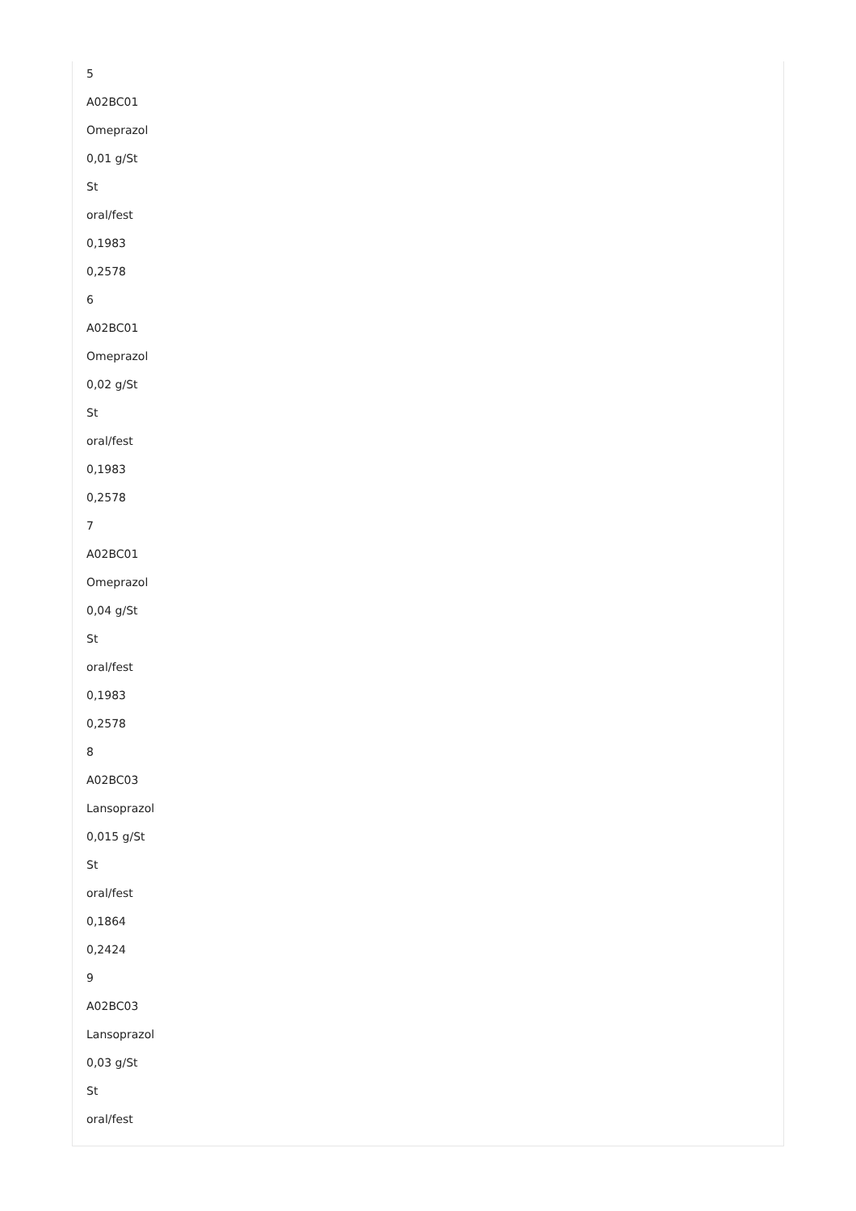5
A02BC01
Omeprazol
0,01 g/St
St
oral/fest
0,1983
0,2578
6
A02BC01
Omeprazol
0,02 g/St
St
oral/fest
0,1983
0,2578
7
A02BC01
Omeprazol
0,04 g/St
St
oral/fest
0,1983
0,2578
8
A02BC03
Lansoprazol
0,015 g/St
St
oral/fest
0,1864
0,2424
9
A02BC03
Lansoprazol
0,03 g/St
St
oral/fest